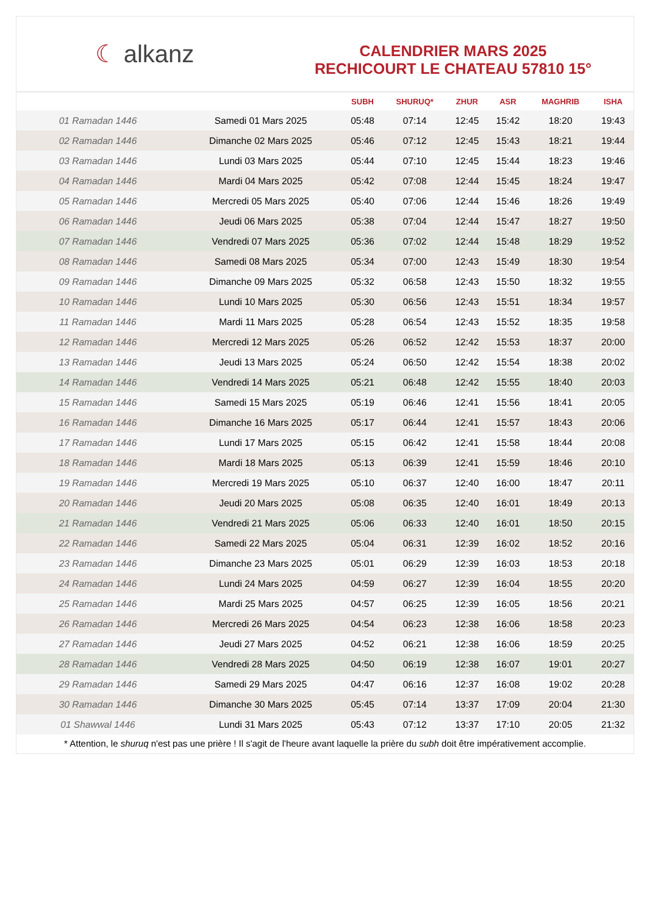☾ alkanz
CALENDRIER MARS 2025
RECHICOURT LE CHATEAU 57810 15°
| | | SUBH | SHURUQ* | ZHUR | ASR | MAGHRIB | ISHA |
| --- | --- | --- | --- | --- | --- | --- | --- |
| 01 Ramadan 1446 | Samedi 01 Mars 2025 | 05:48 | 07:14 | 12:45 | 15:42 | 18:20 | 19:43 |
| 02 Ramadan 1446 | Dimanche 02 Mars 2025 | 05:46 | 07:12 | 12:45 | 15:43 | 18:21 | 19:44 |
| 03 Ramadan 1446 | Lundi 03 Mars 2025 | 05:44 | 07:10 | 12:45 | 15:44 | 18:23 | 19:46 |
| 04 Ramadan 1446 | Mardi 04 Mars 2025 | 05:42 | 07:08 | 12:44 | 15:45 | 18:24 | 19:47 |
| 05 Ramadan 1446 | Mercredi 05 Mars 2025 | 05:40 | 07:06 | 12:44 | 15:46 | 18:26 | 19:49 |
| 06 Ramadan 1446 | Jeudi 06 Mars 2025 | 05:38 | 07:04 | 12:44 | 15:47 | 18:27 | 19:50 |
| 07 Ramadan 1446 | Vendredi 07 Mars 2025 | 05:36 | 07:02 | 12:44 | 15:48 | 18:29 | 19:52 |
| 08 Ramadan 1446 | Samedi 08 Mars 2025 | 05:34 | 07:00 | 12:43 | 15:49 | 18:30 | 19:54 |
| 09 Ramadan 1446 | Dimanche 09 Mars 2025 | 05:32 | 06:58 | 12:43 | 15:50 | 18:32 | 19:55 |
| 10 Ramadan 1446 | Lundi 10 Mars 2025 | 05:30 | 06:56 | 12:43 | 15:51 | 18:34 | 19:57 |
| 11 Ramadan 1446 | Mardi 11 Mars 2025 | 05:28 | 06:54 | 12:43 | 15:52 | 18:35 | 19:58 |
| 12 Ramadan 1446 | Mercredi 12 Mars 2025 | 05:26 | 06:52 | 12:42 | 15:53 | 18:37 | 20:00 |
| 13 Ramadan 1446 | Jeudi 13 Mars 2025 | 05:24 | 06:50 | 12:42 | 15:54 | 18:38 | 20:02 |
| 14 Ramadan 1446 | Vendredi 14 Mars 2025 | 05:21 | 06:48 | 12:42 | 15:55 | 18:40 | 20:03 |
| 15 Ramadan 1446 | Samedi 15 Mars 2025 | 05:19 | 06:46 | 12:41 | 15:56 | 18:41 | 20:05 |
| 16 Ramadan 1446 | Dimanche 16 Mars 2025 | 05:17 | 06:44 | 12:41 | 15:57 | 18:43 | 20:06 |
| 17 Ramadan 1446 | Lundi 17 Mars 2025 | 05:15 | 06:42 | 12:41 | 15:58 | 18:44 | 20:08 |
| 18 Ramadan 1446 | Mardi 18 Mars 2025 | 05:13 | 06:39 | 12:41 | 15:59 | 18:46 | 20:10 |
| 19 Ramadan 1446 | Mercredi 19 Mars 2025 | 05:10 | 06:37 | 12:40 | 16:00 | 18:47 | 20:11 |
| 20 Ramadan 1446 | Jeudi 20 Mars 2025 | 05:08 | 06:35 | 12:40 | 16:01 | 18:49 | 20:13 |
| 21 Ramadan 1446 | Vendredi 21 Mars 2025 | 05:06 | 06:33 | 12:40 | 16:01 | 18:50 | 20:15 |
| 22 Ramadan 1446 | Samedi 22 Mars 2025 | 05:04 | 06:31 | 12:39 | 16:02 | 18:52 | 20:16 |
| 23 Ramadan 1446 | Dimanche 23 Mars 2025 | 05:01 | 06:29 | 12:39 | 16:03 | 18:53 | 20:18 |
| 24 Ramadan 1446 | Lundi 24 Mars 2025 | 04:59 | 06:27 | 12:39 | 16:04 | 18:55 | 20:20 |
| 25 Ramadan 1446 | Mardi 25 Mars 2025 | 04:57 | 06:25 | 12:39 | 16:05 | 18:56 | 20:21 |
| 26 Ramadan 1446 | Mercredi 26 Mars 2025 | 04:54 | 06:23 | 12:38 | 16:06 | 18:58 | 20:23 |
| 27 Ramadan 1446 | Jeudi 27 Mars 2025 | 04:52 | 06:21 | 12:38 | 16:06 | 18:59 | 20:25 |
| 28 Ramadan 1446 | Vendredi 28 Mars 2025 | 04:50 | 06:19 | 12:38 | 16:07 | 19:01 | 20:27 |
| 29 Ramadan 1446 | Samedi 29 Mars 2025 | 04:47 | 06:16 | 12:37 | 16:08 | 19:02 | 20:28 |
| 30 Ramadan 1446 | Dimanche 30 Mars 2025 | 05:45 | 07:14 | 13:37 | 17:09 | 20:04 | 21:30 |
| 01 Shawwal 1446 | Lundi 31 Mars 2025 | 05:43 | 07:12 | 13:37 | 17:10 | 20:05 | 21:32 |
* Attention, le shuruq n'est pas une prière ! Il s'agit de l'heure avant laquelle la prière du subh doit être impérativement accomplie.